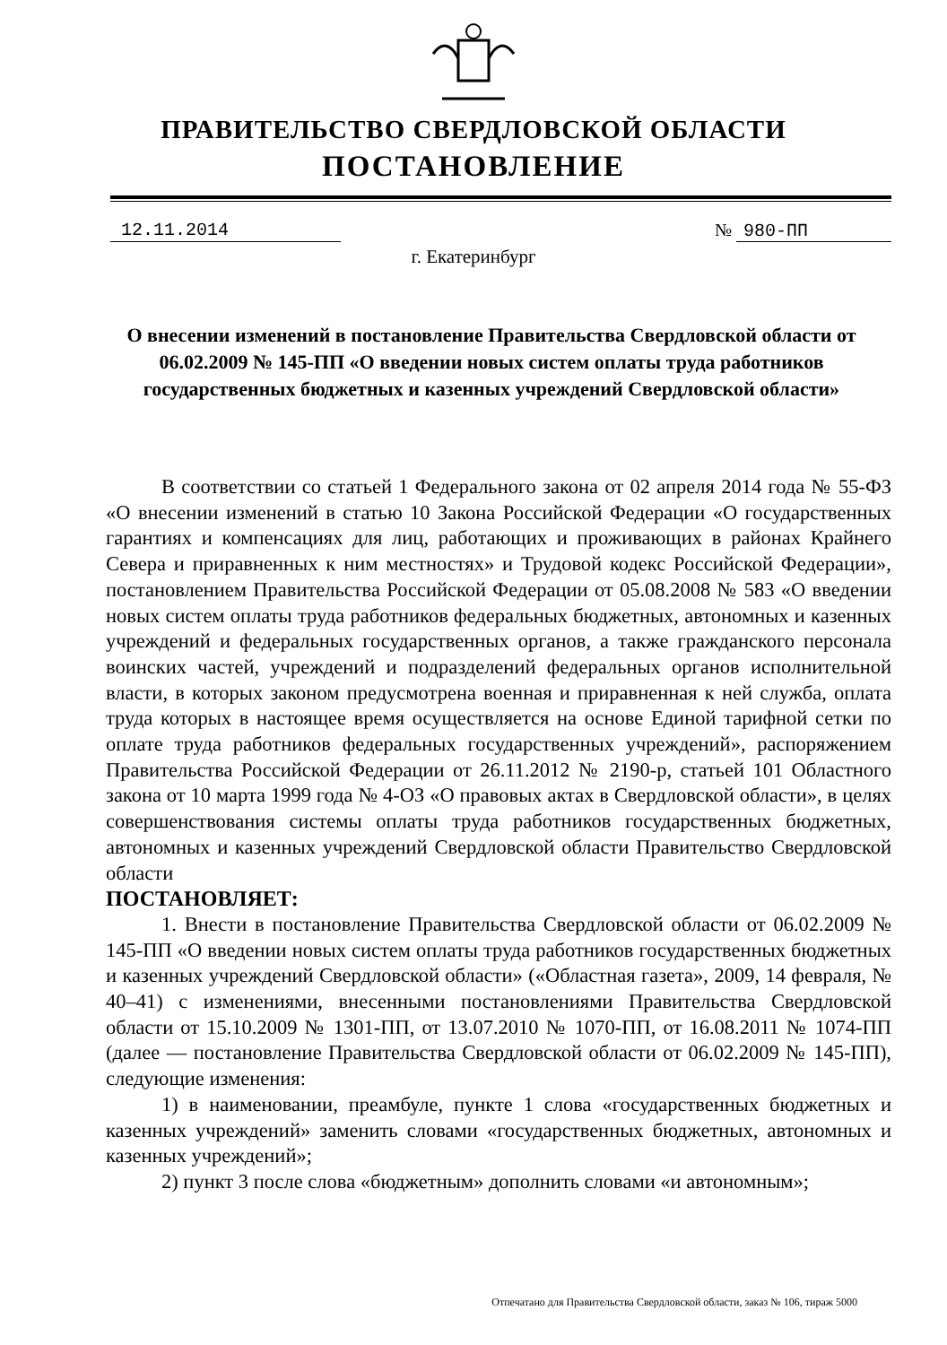ПРАВИТЕЛЬСТВО СВЕРДЛОВСКОЙ ОБЛАСТИ
ПОСТАНОВЛЕНИЕ
12.11.2014 № 980-ПП
г. Екатеринбург
О внесении изменений в постановление Правительства Свердловской области от 06.02.2009 № 145-ПП «О введении новых систем оплаты труда работников государственных бюджетных и казенных учреждений Свердловской области»
В соответствии со статьей 1 Федерального закона от 02 апреля 2014 года № 55-ФЗ «О внесении изменений в статью 10 Закона Российской Федерации «О государственных гарантиях и компенсациях для лиц, работающих и проживающих в районах Крайнего Севера и приравненных к ним местностях» и Трудовой кодекс Российской Федерации», постановлением Правительства Российской Федерации от 05.08.2008 № 583 «О введении новых систем оплаты труда работников федеральных бюджетных, автономных и казенных учреждений и федеральных государственных органов, а также гражданского персонала воинских частей, учреждений и подразделений федеральных органов исполнительной власти, в которых законом предусмотрена военная и приравненная к ней служба, оплата труда которых в настоящее время осуществляется на основе Единой тарифной сетки по оплате труда работников федеральных государственных учреждений», распоряжением Правительства Российской Федерации от 26.11.2012 № 2190-р, статьей 101 Областного закона от 10 марта 1999 года № 4-ОЗ «О правовых актах в Свердловской области», в целях совершенствования системы оплаты труда работников государственных бюджетных, автономных и казенных учреждений Свердловской области Правительство Свердловской области
ПОСТАНОВЛЯЕТ:
1. Внести в постановление Правительства Свердловской области от 06.02.2009 № 145-ПП «О введении новых систем оплаты труда работников государственных бюджетных и казенных учреждений Свердловской области» («Областная газета», 2009, 14 февраля, № 40–41) с изменениями, внесенными постановлениями Правительства Свердловской области от 15.10.2009 № 1301-ПП, от 13.07.2010 № 1070-ПП, от 16.08.2011 № 1074-ПП (далее — постановление Правительства Свердловской области от 06.02.2009 № 145-ПП), следующие изменения:
1) в наименовании, преамбуле, пункте 1 слова «государственных бюджетных и казенных учреждений» заменить словами «государственных бюджетных, автономных и казенных учреждений»;
2) пункт 3 после слова «бюджетным» дополнить словами «и автономным»;
Отпечатано для Правительства Свердловской области, заказ № 106, тираж 5000